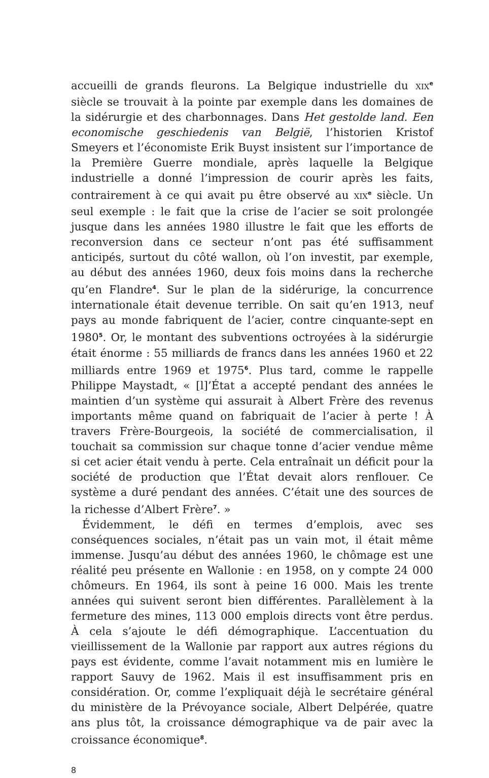accueilli de grands fleurons. La Belgique industrielle du XIX<sup>e</sup> siècle se trouvait à la pointe par exemple dans les domaines de la sidérurgie et des charbonnages. Dans Het gestolde land. Een economische geschiedenis van België, l’historien Kristof Smeyers et l’économiste Erik Buyst insistent sur l’importance de la Première Guerre mondiale, après laquelle la Belgique industrielle a donné l’impression de courir après les faits, contrairement à ce qui avait pu être observé au XIX<sup>e</sup> siècle. Un seul exemple : le fait que la crise de l’acier se soit prolongée jusque dans les années 1980 illustre le fait que les efforts de reconversion dans ce secteur n’ont pas été suffisamment anticipés, surtout du côté wallon, où l’on investit, par exemple, au début des années 1960, deux fois moins dans la recherche qu’en Flandre<sup>4</sup>. Sur le plan de la sidérurige, la concurrence internationale était devenue terrible. On sait qu’en 1913, neuf pays au monde fabriquent de l’acier, contre cinquante-sept en 1980<sup>5</sup>. Or, le montant des subventions octroyées à la sidérurgie était énorme : 55 milliards de francs dans les années 1960 et 22 milliards entre 1969 et 1975<sup>6</sup>. Plus tard, comme le rappelle Philippe Maystadt, « [l]’État a accepté pendant des années le maintien d’un système qui assurait à Albert Frère des revenus importants même quand on fabriquait de l’acier à perte ! À travers Frère-Bourgeois, la société de commercialisation, il touchait sa commission sur chaque tonne d’acier vendue même si cet acier était vendu à perte. Cela entraînait un déficit pour la société de production que l’État devait alors renflouer. Ce système a duré pendant des années. C’était une des sources de la richesse d’Albert Frère<sup>7</sup>. »
Évidemment, le défi en termes d’emplois, avec ses conséquences sociales, n’était pas un vain mot, il était même immense. Jusqu’au début des années 1960, le chômage est une réalité peu présente en Wallonie : en 1958, on y compte 24 000 chômeurs. En 1964, ils sont à peine 16 000. Mais les trente années qui suivent seront bien différentes. Parallèlement à la fermeture des mines, 113 000 emplois directs vont être perdus. À cela s’ajoute le défi démographique. L’accentuation du vieillissement de la Wallonie par rapport aux autres régions du pays est évidente, comme l’avait notamment mis en lumière le rapport Sauvy de 1962. Mais il est insuffisamment pris en considération. Or, comme l’expliquait déjà le secrétaire général du ministère de la Prévoyance sociale, Albert Delpérée, quatre ans plus tôt, la croissance démographique va de pair avec la croissance économique<sup>8</sup>.
8